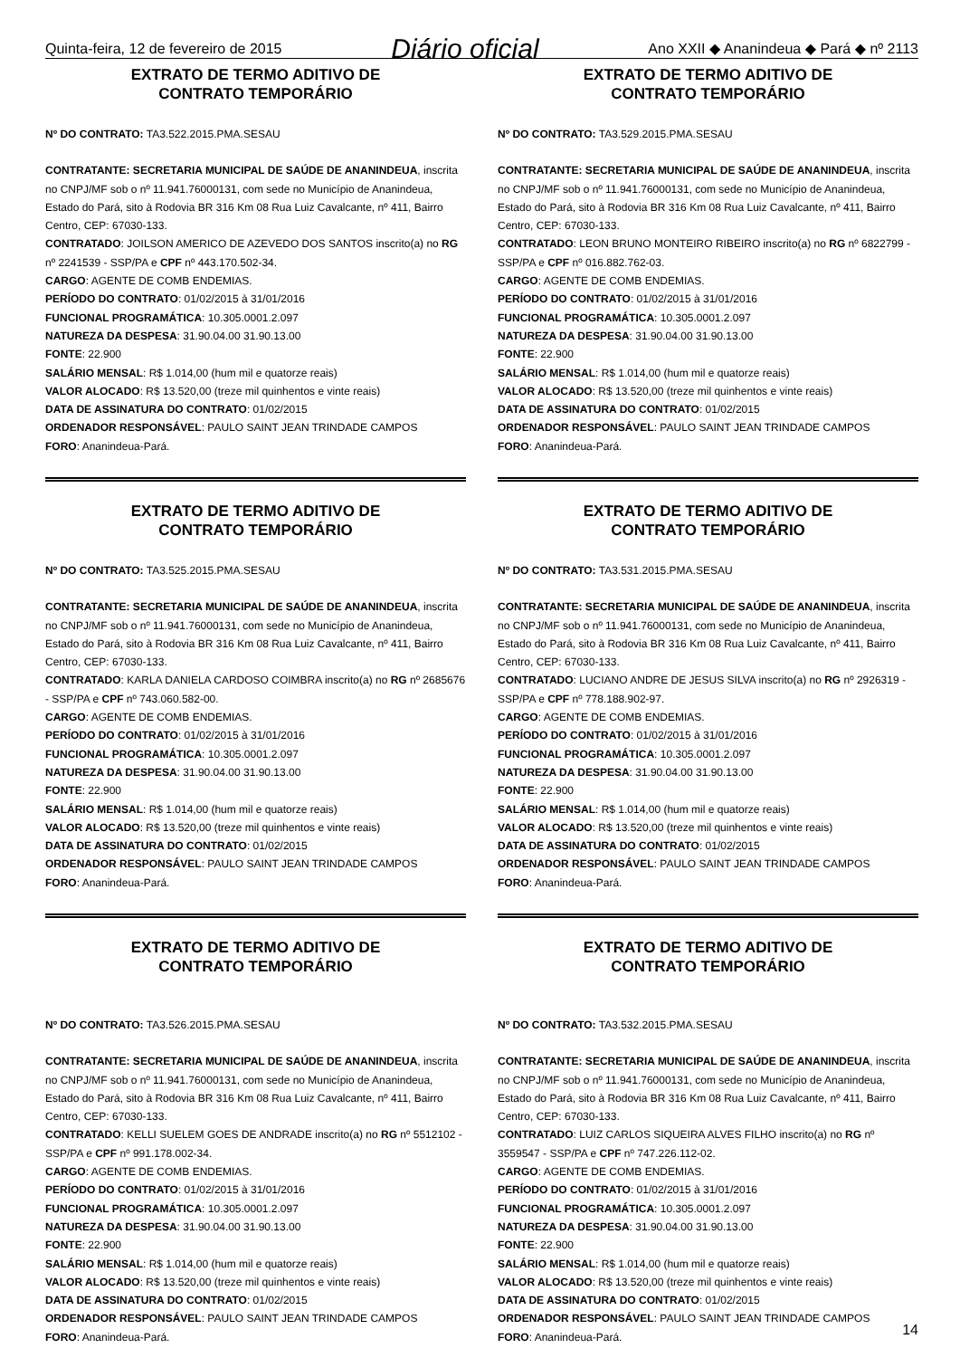Quinta-feira, 12 de fevereiro de 2015 Diário oficial Ano XXII ◆ Ananindeua ◆ Pará ◆ nº 2113
EXTRATO DE TERMO ADITIVO DE
CONTRATO TEMPORÁRIO
Nº DO CONTRATO: TA3.522.2015.PMA.SESAU
CONTRATANTE: SECRETARIA MUNICIPAL DE SAÚDE DE ANANINDEUA, inscrita no CNPJ/MF sob o nº 11.941.76000131, com sede no Município de Ananindeua, Estado do Pará, sito à Rodovia BR 316 Km 08 Rua Luiz Cavalcante, nº 411, Bairro Centro, CEP: 67030-133.
CONTRATADO: JOILSON AMERICO DE AZEVEDO DOS SANTOS inscrito(a) no RG nº 2241539 - SSP/PA e CPF nº 443.170.502-34.
CARGO: AGENTE DE COMB ENDEMIAS.
PERÍODO DO CONTRATO: 01/02/2015 à 31/01/2016
FUNCIONAL PROGRAMÁTICA: 10.305.0001.2.097
NATUREZA DA DESPESA: 31.90.04.00 31.90.13.00
FONTE: 22.900
SALÁRIO MENSAL: R$ 1.014,00 (hum mil e quatorze reais)
VALOR ALOCADO: R$ 13.520,00 (treze mil quinhentos e vinte reais)
DATA DE ASSINATURA DO CONTRATO: 01/02/2015
ORDENADOR RESPONSÁVEL: PAULO SAINT JEAN TRINDADE CAMPOS
FORO: Ananindeua-Pará.
EXTRATO DE TERMO ADITIVO DE
CONTRATO TEMPORÁRIO
Nº DO CONTRATO: TA3.525.2015.PMA.SESAU
CONTRATANTE: SECRETARIA MUNICIPAL DE SAÚDE DE ANANINDEUA, inscrita no CNPJ/MF sob o nº 11.941.76000131, com sede no Município de Ananindeua, Estado do Pará, sito à Rodovia BR 316 Km 08 Rua Luiz Cavalcante, nº 411, Bairro Centro, CEP: 67030-133.
CONTRATADO: KARLA DANIELA CARDOSO COIMBRA inscrito(a) no RG nº 2685676 - SSP/PA e CPF nº 743.060.582-00.
CARGO: AGENTE DE COMB ENDEMIAS.
PERÍODO DO CONTRATO: 01/02/2015 à 31/01/2016
FUNCIONAL PROGRAMÁTICA: 10.305.0001.2.097
NATUREZA DA DESPESA: 31.90.04.00 31.90.13.00
FONTE: 22.900
SALÁRIO MENSAL: R$ 1.014,00 (hum mil e quatorze reais)
VALOR ALOCADO: R$ 13.520,00 (treze mil quinhentos e vinte reais)
DATA DE ASSINATURA DO CONTRATO: 01/02/2015
ORDENADOR RESPONSÁVEL: PAULO SAINT JEAN TRINDADE CAMPOS
FORO: Ananindeua-Pará.
EXTRATO DE TERMO ADITIVO DE
CONTRATO TEMPORÁRIO
Nº DO CONTRATO: TA3.526.2015.PMA.SESAU
CONTRATANTE: SECRETARIA MUNICIPAL DE SAÚDE DE ANANINDEUA, inscrita no CNPJ/MF sob o nº 11.941.76000131, com sede no Município de Ananindeua, Estado do Pará, sito à Rodovia BR 316 Km 08 Rua Luiz Cavalcante, nº 411, Bairro Centro, CEP: 67030-133.
CONTRATADO: KELLI SUELEM GOES DE ANDRADE inscrito(a) no RG nº 5512102 - SSP/PA e CPF nº 991.178.002-34.
CARGO: AGENTE DE COMB ENDEMIAS.
PERÍODO DO CONTRATO: 01/02/2015 à 31/01/2016
FUNCIONAL PROGRAMÁTICA: 10.305.0001.2.097
NATUREZA DA DESPESA: 31.90.04.00 31.90.13.00
FONTE: 22.900
SALÁRIO MENSAL: R$ 1.014,00 (hum mil e quatorze reais)
VALOR ALOCADO: R$ 13.520,00 (treze mil quinhentos e vinte reais)
DATA DE ASSINATURA DO CONTRATO: 01/02/2015
ORDENADOR RESPONSÁVEL: PAULO SAINT JEAN TRINDADE CAMPOS
FORO: Ananindeua-Pará.
EXTRATO DE TERMO ADITIVO DE
CONTRATO TEMPORÁRIO
Nº DO CONTRATO: TA3.529.2015.PMA.SESAU
CONTRATANTE: SECRETARIA MUNICIPAL DE SAÚDE DE ANANINDEUA, inscrita no CNPJ/MF sob o nº 11.941.76000131, com sede no Município de Ananindeua, Estado do Pará, sito à Rodovia BR 316 Km 08 Rua Luiz Cavalcante, nº 411, Bairro Centro, CEP: 67030-133.
CONTRATADO: LEON BRUNO MONTEIRO RIBEIRO inscrito(a) no RG nº 6822799 - SSP/PA e CPF nº 016.882.762-03.
CARGO: AGENTE DE COMB ENDEMIAS.
PERÍODO DO CONTRATO: 01/02/2015 à 31/01/2016
FUNCIONAL PROGRAMÁTICA: 10.305.0001.2.097
NATUREZA DA DESPESA: 31.90.04.00 31.90.13.00
FONTE: 22.900
SALÁRIO MENSAL: R$ 1.014,00 (hum mil e quatorze reais)
VALOR ALOCADO: R$ 13.520,00 (treze mil quinhentos e vinte reais)
DATA DE ASSINATURA DO CONTRATO: 01/02/2015
ORDENADOR RESPONSÁVEL: PAULO SAINT JEAN TRINDADE CAMPOS
FORO: Ananindeua-Pará.
EXTRATO DE TERMO ADITIVO DE
CONTRATO TEMPORÁRIO
Nº DO CONTRATO: TA3.531.2015.PMA.SESAU
CONTRATANTE: SECRETARIA MUNICIPAL DE SAÚDE DE ANANINDEUA, inscrita no CNPJ/MF sob o nº 11.941.76000131, com sede no Município de Ananindeua, Estado do Pará, sito à Rodovia BR 316 Km 08 Rua Luiz Cavalcante, nº 411, Bairro Centro, CEP: 67030-133.
CONTRATADO: LUCIANO ANDRE DE JESUS SILVA inscrito(a) no RG nº 2926319 - SSP/PA e CPF nº 778.188.902-97.
CARGO: AGENTE DE COMB ENDEMIAS.
PERÍODO DO CONTRATO: 01/02/2015 à 31/01/2016
FUNCIONAL PROGRAMÁTICA: 10.305.0001.2.097
NATUREZA DA DESPESA: 31.90.04.00 31.90.13.00
FONTE: 22.900
SALÁRIO MENSAL: R$ 1.014,00 (hum mil e quatorze reais)
VALOR ALOCADO: R$ 13.520,00 (treze mil quinhentos e vinte reais)
DATA DE ASSINATURA DO CONTRATO: 01/02/2015
ORDENADOR RESPONSÁVEL: PAULO SAINT JEAN TRINDADE CAMPOS
FORO: Ananindeua-Pará.
EXTRATO DE TERMO ADITIVO DE
CONTRATO TEMPORÁRIO
Nº DO CONTRATO: TA3.532.2015.PMA.SESAU
CONTRATANTE: SECRETARIA MUNICIPAL DE SAÚDE DE ANANINDEUA, inscrita no CNPJ/MF sob o nº 11.941.76000131, com sede no Município de Ananindeua, Estado do Pará, sito à Rodovia BR 316 Km 08 Rua Luiz Cavalcante, nº 411, Bairro Centro, CEP: 67030-133.
CONTRATADO: LUIZ CARLOS SIQUEIRA ALVES FILHO inscrito(a) no RG nº 3559547 - SSP/PA e CPF nº 747.226.112-02.
CARGO: AGENTE DE COMB ENDEMIAS.
PERÍODO DO CONTRATO: 01/02/2015 à 31/01/2016
FUNCIONAL PROGRAMÁTICA: 10.305.0001.2.097
NATUREZA DA DESPESA: 31.90.04.00 31.90.13.00
FONTE: 22.900
SALÁRIO MENSAL: R$ 1.014,00 (hum mil e quatorze reais)
VALOR ALOCADO: R$ 13.520,00 (treze mil quinhentos e vinte reais)
DATA DE ASSINATURA DO CONTRATO: 01/02/2015
ORDENADOR RESPONSÁVEL: PAULO SAINT JEAN TRINDADE CAMPOS
FORO: Ananindeua-Pará.
14